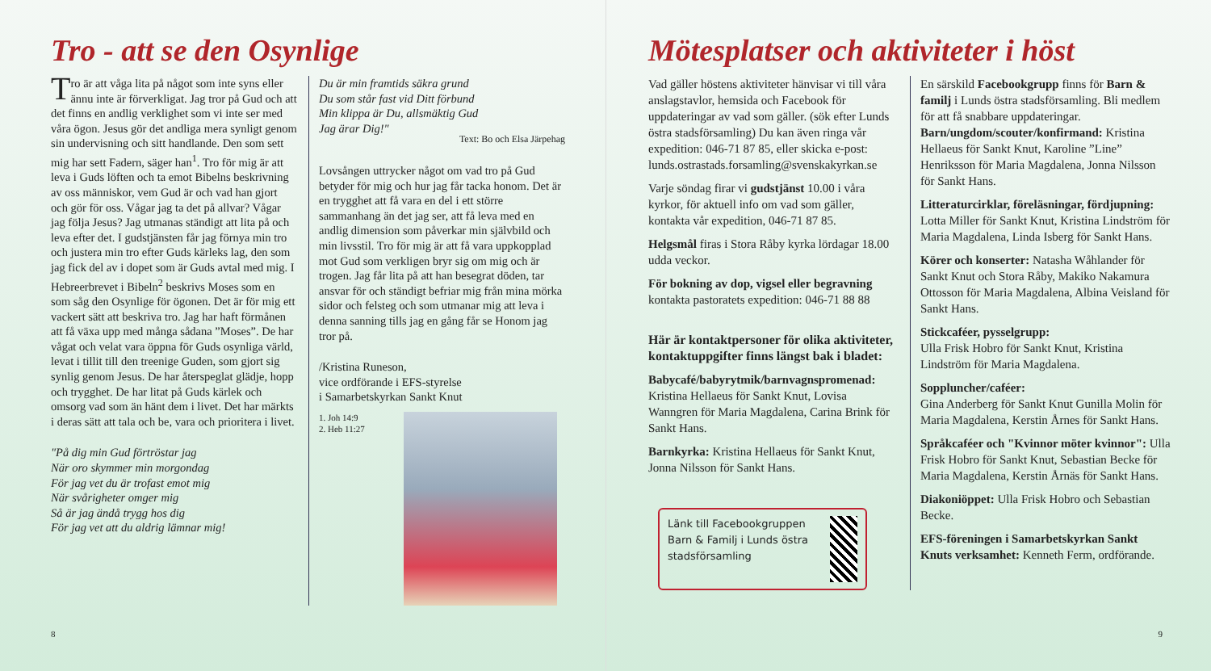Tro - att se den Osynlige
Tro är att våga lita på något som inte syns eller ännu inte är förverkligat. Jag tror på Gud och att det finns en andlig verklighet som vi inte ser med våra ögon. Jesus gör det andliga mera synligt genom sin undervisning och sitt handlande. Den som sett mig har sett Fadern, säger han<sup>1</sup>. Tro för mig är att leva i Guds löften och ta emot Bibelns beskrivning av oss människor, vem Gud är och vad han gjort och gör för oss. Vågar jag ta det på allvar? Vågar jag följa Jesus? Jag utmanas ständigt att lita på och leva efter det. I gudstjänsten får jag förnya min tro och justera min tro efter Guds kärleks lag, den som jag fick del av i dopet som är Guds avtal med mig. I Hebreerbrevet i Bibeln<sup>2</sup> beskrivs Moses som en som såg den Osynlige för ögonen. Det är för mig ett vackert sätt att beskriva tro. Jag har haft förmånen att få växa upp med många sådana ”Moses”. De har vågat och velat vara öppna för Guds osynliga värld, levat i tillit till den treenige Guden, som gjort sig synlig genom Jesus. De har återspeglat glädje, hopp och trygghet. De har litat på Guds kärlek och omsorg vad som än hänt dem i livet. Det har märkts i deras sätt att tala och be, vara och prioritera i livet.
"På dig min Gud förtröstar jag
När oro skymmer min morgondag
För jag vet du är trofast emot mig
När svårigheter omger mig
Så är jag ändå trygg hos dig
För jag vet att du aldrig lämnar mig!
Du är min framtids säkra grund
Du som står fast vid Ditt förbund
Min klippa är Du, allsmäktig Gud
Jag ärar Dig!"
Text: Bo och Elsa Järpehag
Lovsången uttrycker något om vad tro på Gud betyder för mig och hur jag får tacka honom. Det är en trygghet att få vara en del i ett större sammanhang än det jag ser, att få leva med en andlig dimension som påverkar min självbild och min livsstil. Tro för mig är att få vara uppkopplad mot Gud som verkligen bryr sig om mig och är trogen. Jag får lita på att han besegrat döden, tar ansvar för och ständigt befriar mig från mina mörka sidor och felsteg och som utmanar mig att leva i denna sanning tills jag en gång får se Honom jag tror på.
/Kristina Runeson,
vice ordförande i EFS-styrelse
i Samarbetskyrkan Sankt Knut
1. Joh 14:9
2. Heb 11:27
8
Mötesplatser och aktiviteter i höst
Vad gäller höstens aktiviteter hänvisar vi till våra anslagstavlor, hemsida och Facebook för uppdateringar av vad som gäller. (sök efter Lunds östra stadsförsamling) Du kan även ringa vår expedition: 046-71 87 85, eller skicka e-post: lunds.ostrastads.forsamling@svenskakyrkan.se
Varje söndag firar vi gudstjänst 10.00 i våra kyrkor, för aktuell info om vad som gäller, kontakta vår expedition, 046-71 87 85.
Helgsmål firas i Stora Råby kyrka lördagar 18.00 udda veckor.
För bokning av dop, vigsel eller begravning kontakta pastoratets expedition: 046-71 88 88
Här är kontaktpersoner för olika aktiviteter, kontaktuppgifter finns längst bak i bladet:
Babycafé/babyrytmik/barnvagnspromenad: Kristina Hellaeus för Sankt Knut, Lovisa Wanngren för Maria Magdalena, Carina Brink för Sankt Hans.
Barnkyrka: Kristina Hellaeus för Sankt Knut, Jonna Nilsson för Sankt Hans.
Länk till Facebookgruppen Barn & Familj i Lunds östra stadsförsamling
En särskild Facebookgrupp finns för Barn & familj i Lunds östra stadsförsamling. Bli medlem för att få snabbare uppdateringar. Barn/ungdom/scouter/konfirmand: Kristina Hellaeus för Sankt Knut, Karoline ”Line” Henriksson för Maria Magdalena, Jonna Nilsson för Sankt Hans.
Litteraturcirklar, föreläsningar, fördjupning: Lotta Miller för Sankt Knut, Kristina Lindström för Maria Magdalena, Linda Isberg för Sankt Hans.
Körer och konserter: Natasha Wåhlander för Sankt Knut och Stora Råby, Makiko Nakamura Ottosson för Maria Magdalena, Albina Veisland för Sankt Hans.
Stickcaféer, pysselgrupp:
Ulla Frisk Hobro för Sankt Knut, Kristina Lindström för Maria Magdalena.
Soppluncher/caféer:
Gina Anderberg för Sankt Knut Gunilla Molin för Maria Magdalena, Kerstin Årnes för Sankt Hans.
Språkcaféer och "Kvinnor möter kvinnor": Ulla Frisk Hobro för Sankt Knut, Sebastian Becke för Maria Magdalena, Kerstin Årnäs för Sankt Hans.
Diakoniöppet: Ulla Frisk Hobro och Sebastian Becke.
EFS-föreningen i Samarbetskyrkan Sankt Knuts verksamhet: Kenneth Ferm, ordförande.
9